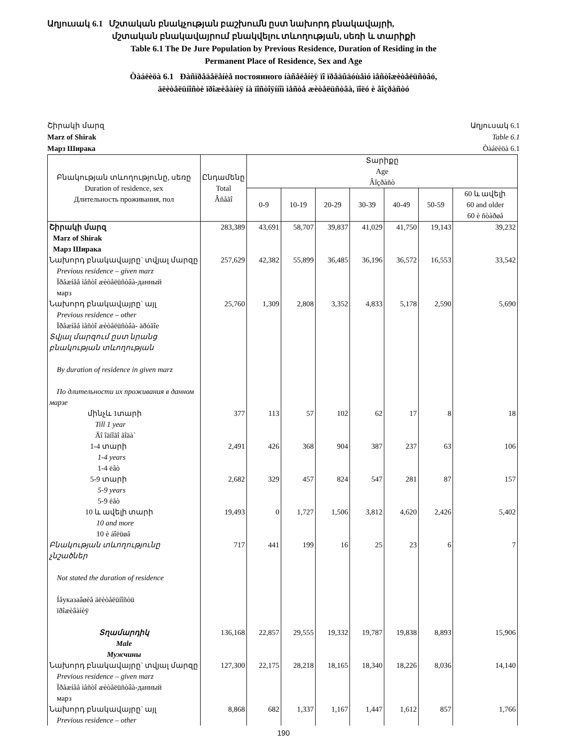Աղյուսակ 6.1 Մշտական բնակչության բաշխումն ըստ նախորդ բնակավայրի,
մշտական բնակավայրում բնակվելու տևողության, սեռի և տարիքի
Table 6.1 The De Jure Population by Previous Residence, Duration of Residing in the
Permanent Place of Residence, Sex and Age
Òàáëèöà 6.1 Ðàñïðåäåëåíèå постоянного íàñåëåíèÿ ïî ïðåäûäóùåìó ìåñòîæèòåëüñòâó,
äëèòåëüíîñòè ïðîæèâàíèÿ íà ïîñòîÿííîì ìåñòå æèòåëüñòâà, ïîëó è âîçðàñòó
Շիրակի մարզ Աղյուսակ 6.1
Marz of Shirak Table 6.1
Марз Ширака Òàáëèöà 6.1
| Բնակության տևողությունը, սեռը Duration of residence, sex Длительность проживания, пол | Ընդամենը Total Âñåãî | Տարիքը Age Âîçðàñò | | | | | | |
| --- | --- | --- | --- | --- | --- | --- | --- | --- |
| | | 0-9 | 10-19 | 20-29 | 30-39 | 40-49 | 50-59 | 60 և ավելի 60 and older 60 è ñòàðøå |
| Շիրակի մարզ Marz of Shirak Марз Ширака | 283,389 | 43,691 | 58,707 | 39,837 | 41,029 | 41,750 | 19,143 | 39,232 |
| Նախորդ բնակավայրը` տվյալ մարզը Previous residence – given marz Ïðåæíåå ìåñòî æèòåëüñòâà-данный марз | 257,629 | 42,382 | 55,899 | 36,485 | 36,196 | 36,572 | 16,553 | 33,542 |
| Նախորդ բնակավայրը` այլ Previous residence – other Ïðåæíåå ìåñòî æèòåëüñòâà- äðóãîe | 25,760 | 1,309 | 2,808 | 3,352 | 4,833 | 5,178 | 2,590 | 5,690 |
| Տվյալ մարզում ըստ նրանց բնակության տևողության By duration of residence in given marz По длительности их проживания в данном марзе | | | | | | | | |
| մինչև 1տարի Till 1 year Äî îäíîãî ãîäà` | 377 | 113 | 57 | 102 | 62 | 17 | 8 | 18 |
| 1-4 տարի 1-4 years 1-4 ëåò | 2,491 | 426 | 368 | 904 | 387 | 237 | 63 | 106 |
| 5-9 տարի 5-9 years 5-9 ëåò | 2,682 | 329 | 457 | 824 | 547 | 281 | 87 | 157 |
| 10 և ավելի տարի 10 and more 10 è áîëüøå | 19,493 | 0 | 1,727 | 1,506 | 3,812 | 4,620 | 2,426 | 5,402 |
| Բնակության տևողությունը չնշածներ Not stated the duration of residence Íåукaзaâøèå äëèòåëüíîñòü ïðîæèâàíèÿ | 717 | 441 | 199 | 16 | 25 | 23 | 6 | 7 |
| Տղամարդիկ Male Мужчины | 136,168 | 22,857 | 29,555 | 19,332 | 19,787 | 19,838 | 8,893 | 15,906 |
| Նախորդ բնակավայրը` տվյալ մարզը Previous residence – given marz Ïðåæíåå ìåñòî æèòåëüñòâà-данный марз | 127,300 | 22,175 | 28,218 | 18,165 | 18,340 | 18,226 | 8,036 | 14,140 |
| Նախորդ բնակավայրը` այլ Previous residence – other | 8,868 | 682 | 1,337 | 1,167 | 1,447 | 1,612 | 857 | 1,766 |
190